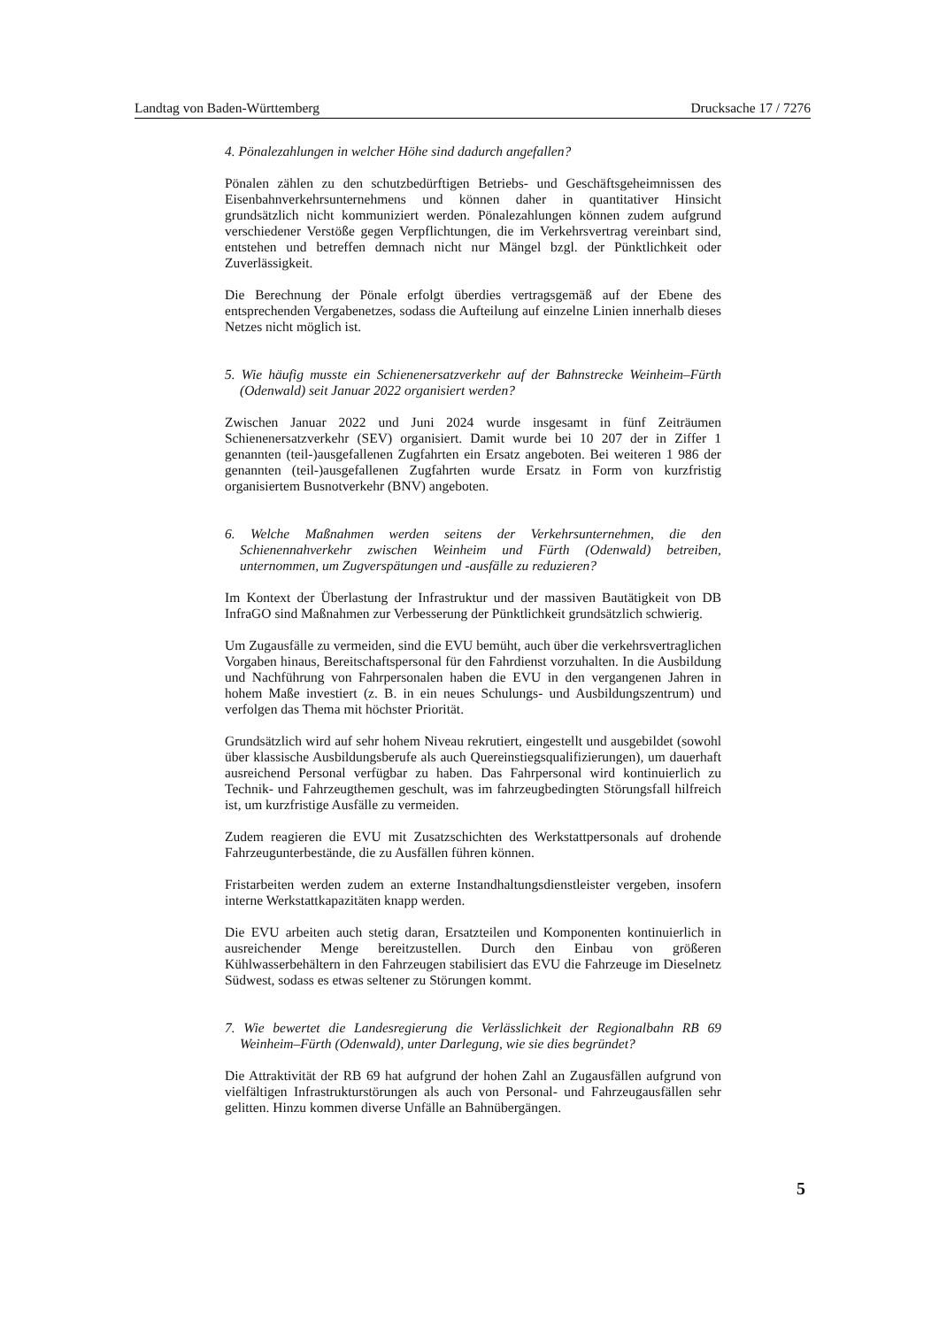Landtag von Baden-Württemberg Drucksache 17 / 7276
4. Pönalezahlungen in welcher Höhe sind dadurch angefallen?
Pönalen zählen zu den schutzbedürftigen Betriebs- und Geschäftsgeheimnissen des Eisenbahnverkehrsunternehmens und können daher in quantitativer Hinsicht grundsätzlich nicht kommuniziert werden. Pönalezahlungen können zudem aufgrund verschiedener Verstöße gegen Verpflichtungen, die im Verkehrsvertrag vereinbart sind, entstehen und betreffen demnach nicht nur Mängel bzgl. der Pünktlichkeit oder Zuverlässigkeit.
Die Berechnung der Pönale erfolgt überdies vertragsgemäß auf der Ebene des entsprechenden Vergabenetzes, sodass die Aufteilung auf einzelne Linien innerhalb dieses Netzes nicht möglich ist.
5. Wie häufig musste ein Schienenersatzverkehr auf der Bahnstrecke Weinheim–Fürth (Odenwald) seit Januar 2022 organisiert werden?
Zwischen Januar 2022 und Juni 2024 wurde insgesamt in fünf Zeiträumen Schienenersatzverkehr (SEV) organisiert. Damit wurde bei 10 207 der in Ziffer 1 genannten (teil-)ausgefallenen Zugfahrten ein Ersatz angeboten. Bei weiteren 1 986 der genannten (teil-)ausgefallenen Zugfahrten wurde Ersatz in Form von kurzfristig organisiertem Busnotverkehr (BNV) angeboten.
6. Welche Maßnahmen werden seitens der Verkehrsunternehmen, die den Schienennahverkehr zwischen Weinheim und Fürth (Odenwald) betreiben, unternommen, um Zugverspätungen und -ausfälle zu reduzieren?
Im Kontext der Überlastung der Infrastruktur und der massiven Bautätigkeit von DB InfraGO sind Maßnahmen zur Verbesserung der Pünktlichkeit grundsätzlich schwierig.
Um Zugausfälle zu vermeiden, sind die EVU bemüht, auch über die verkehrsvertraglichen Vorgaben hinaus, Bereitschaftspersonal für den Fahrdienst vorzuhalten. In die Ausbildung und Nachführung von Fahrpersonalen haben die EVU in den vergangenen Jahren in hohem Maße investiert (z. B. in ein neues Schulungs- und Ausbildungszentrum) und verfolgen das Thema mit höchster Priorität.
Grundsätzlich wird auf sehr hohem Niveau rekrutiert, eingestellt und ausgebildet (sowohl über klassische Ausbildungsberufe als auch Quereinstiegsqualifizierungen), um dauerhaft ausreichend Personal verfügbar zu haben. Das Fahrpersonal wird kontinuierlich zu Technik- und Fahrzeugthemen geschult, was im fahrzeugbedingten Störungsfall hilfreich ist, um kurzfristige Ausfälle zu vermeiden.
Zudem reagieren die EVU mit Zusatzschichten des Werkstattpersonals auf drohende Fahrzeugunterbestände, die zu Ausfällen führen können.
Fristarbeiten werden zudem an externe Instandhaltungsdienstleister vergeben, insofern interne Werkstattkapazitäten knapp werden.
Die EVU arbeiten auch stetig daran, Ersatzteilen und Komponenten kontinuierlich in ausreichender Menge bereitzustellen. Durch den Einbau von größeren Kühlwasserbehältern in den Fahrzeugen stabilisiert das EVU die Fahrzeuge im Dieselnetz Südwest, sodass es etwas seltener zu Störungen kommt.
7. Wie bewertet die Landesregierung die Verlässlichkeit der Regionalbahn RB 69 Weinheim–Fürth (Odenwald), unter Darlegung, wie sie dies begründet?
Die Attraktivität der RB 69 hat aufgrund der hohen Zahl an Zugausfällen aufgrund von vielfältigen Infrastrukturstörungen als auch von Personal- und Fahrzeugausfällen sehr gelitten. Hinzu kommen diverse Unfälle an Bahnübergängen.
5